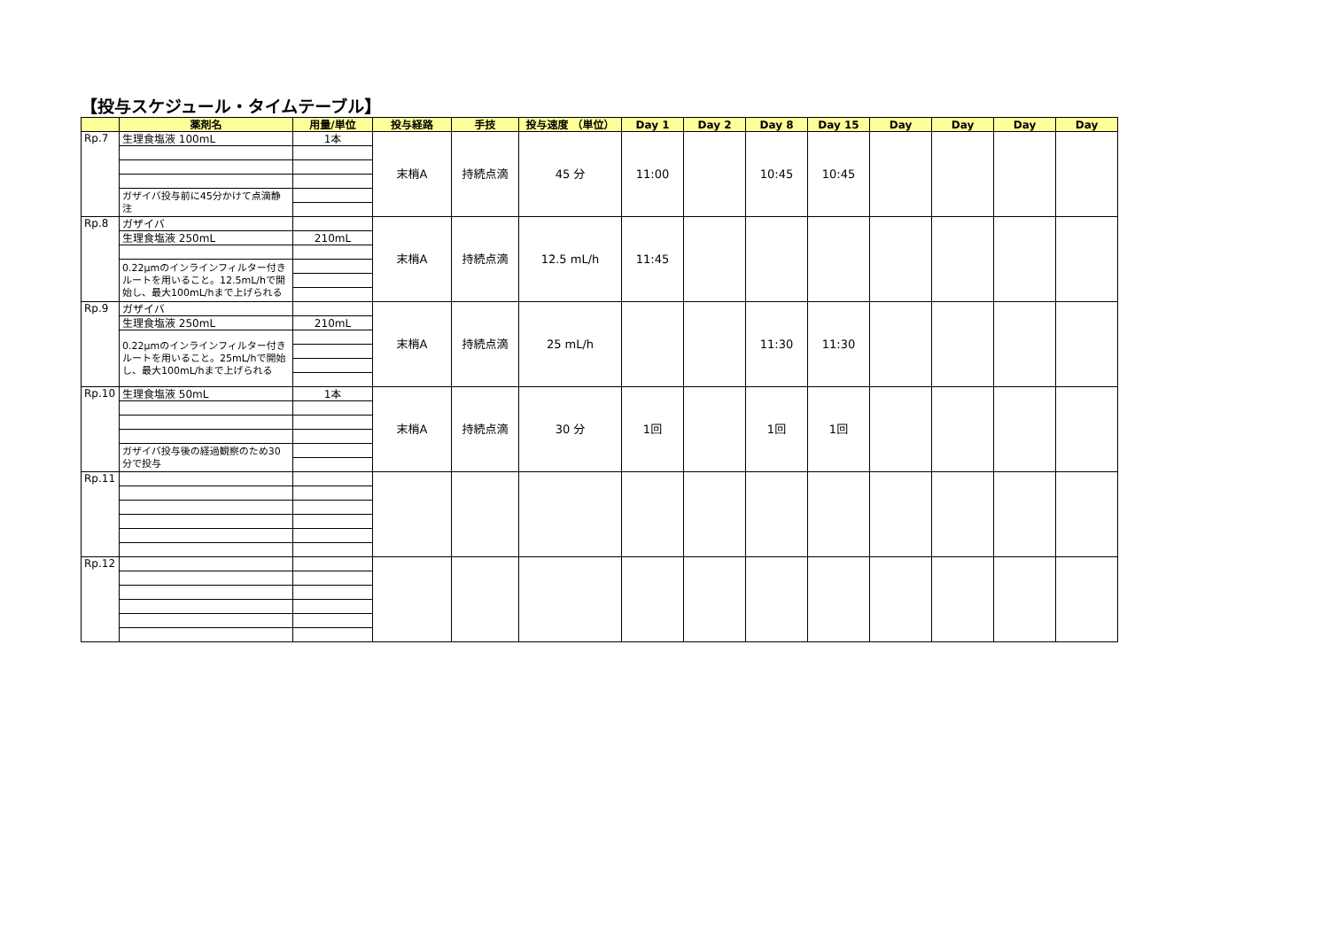【投与スケジュール・タイムテーブル】
| | 薬剤名 | 用量/単位 | 投与経路 | 手技 | 投与速度 （単位） | Day 1 | Day 2 | Day 8 | Day 15 | Day | Day | Day | Day |
| --- | --- | --- | --- | --- | --- | --- | --- | --- | --- | --- | --- | --- | --- |
| Rp.7 | 生理食塩液 100mL | 1本 | 末梢A | 持続点滴 | 45 分 | 11:00 | | 10:45 | 10:45 | | | | |
| | ガザイバ投与前に45分かけて点滴静注 | | | | | | | | | | | | |
| Rp.8 | ガザイバ | | 末梢A | 持続点滴 | 12.5 mL/h | 11:45 | | | | | | | |
| | 生理食塩液 250mL | 210mL | | | | | | | | | | | |
| | 0.22μmのインラインフィルター付きルートを用いること。12.5mL/hで開始し、最大100mL/hまで上げられる | | | | | | | | | | | | |
| Rp.9 | ガザイバ | | 末梢A | 持続点滴 | 25 mL/h | | | 11:30 | 11:30 | | | | |
| | 生理食塩液 250mL | 210mL | | | | | | | | | | | |
| | 0.22μmのインラインフィルター付きルートを用いること。25mL/hで開始し、最大100mL/hまで上げられる | | | | | | | | | | | | |
| Rp.10 | 生理食塩液 50mL | 1本 | 末梢A | 持続点滴 | 30 分 | 1回 | | 1回 | 1回 | | | | |
| | ガザイバ投与後の経過観察のため30分で投与 | | | | | | | | | | | | |
| Rp.11 | | | | | | | | | | | | | |
| Rp.12 | | | | | | | | | | | | | |